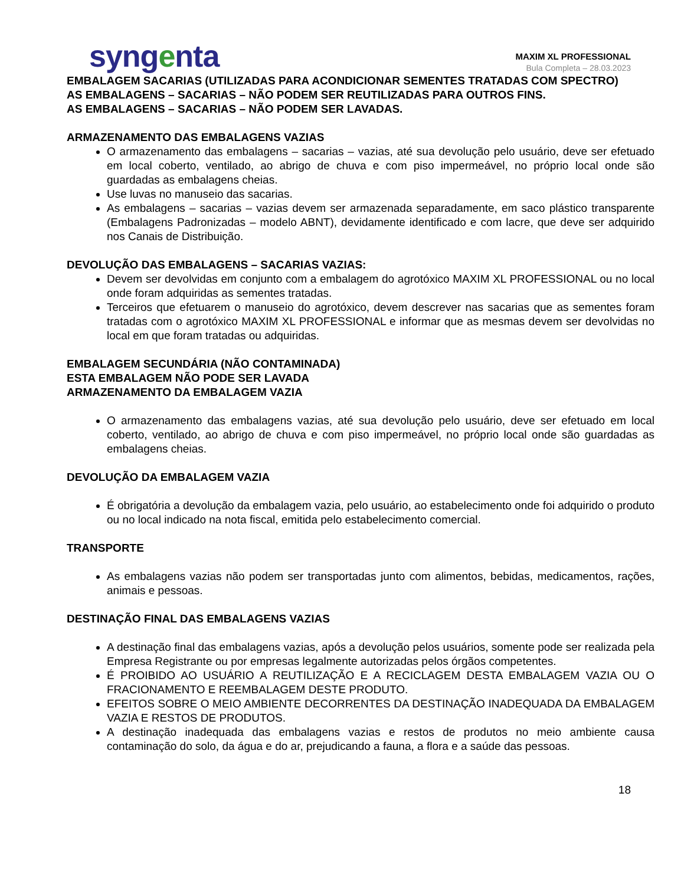syngenta
MAXIM XL PROFESSIONAL
Bula Completa – 28.03.2023
EMBALAGEM SACARIAS (UTILIZADAS PARA ACONDICIONAR SEMENTES TRATADAS COM SPECTRO)
AS EMBALAGENS – SACARIAS – NÃO PODEM SER REUTILIZADAS PARA OUTROS FINS.
AS EMBALAGENS – SACARIAS – NÃO PODEM SER LAVADAS.
ARMAZENAMENTO DAS EMBALAGENS VAZIAS
O armazenamento das embalagens – sacarias – vazias, até sua devolução pelo usuário, deve ser efetuado em local coberto, ventilado, ao abrigo de chuva e com piso impermeável, no próprio local onde são guardadas as embalagens cheias.
Use luvas no manuseio das sacarias.
As embalagens – sacarias – vazias devem ser armazenada separadamente, em saco plástico transparente (Embalagens Padronizadas – modelo ABNT), devidamente identificado e com lacre, que deve ser adquirido nos Canais de Distribuição.
DEVOLUÇÃO DAS EMBALAGENS – SACARIAS VAZIAS:
Devem ser devolvidas em conjunto com a embalagem do agrotóxico MAXIM XL PROFESSIONAL ou no local onde foram adquiridas as sementes tratadas.
Terceiros que efetuarem o manuseio do agrotóxico, devem descrever nas sacarias que as sementes foram tratadas com o agrotóxico MAXIM XL PROFESSIONAL e informar que as mesmas devem ser devolvidas no local em que foram tratadas ou adquiridas.
EMBALAGEM SECUNDÁRIA (NÃO CONTAMINADA)
ESTA EMBALAGEM NÃO PODE SER LAVADA
ARMAZENAMENTO DA EMBALAGEM VAZIA
O armazenamento das embalagens vazias, até sua devolução pelo usuário, deve ser efetuado em local coberto, ventilado, ao abrigo de chuva e com piso impermeável, no próprio local onde são guardadas as embalagens cheias.
DEVOLUÇÃO DA EMBALAGEM VAZIA
É obrigatória a devolução da embalagem vazia, pelo usuário, ao estabelecimento onde foi adquirido o produto ou no local indicado na nota fiscal, emitida pelo estabelecimento comercial.
TRANSPORTE
As embalagens vazias não podem ser transportadas junto com alimentos, bebidas, medicamentos, rações, animais e pessoas.
DESTINAÇÃO FINAL DAS EMBALAGENS VAZIAS
A destinação final das embalagens vazias, após a devolução pelos usuários, somente pode ser realizada pela Empresa Registrante ou por empresas legalmente autorizadas pelos órgãos competentes.
É PROIBIDO AO USUÁRIO A REUTILIZAÇÃO E A RECICLAGEM DESTA EMBALAGEM VAZIA OU O FRACIONAMENTO E REEMBALAGEM DESTE PRODUTO.
EFEITOS SOBRE O MEIO AMBIENTE DECORRENTES DA DESTINAÇÃO INADEQUADA DA EMBALAGEM VAZIA E RESTOS DE PRODUTOS.
A destinação inadequada das embalagens vazias e restos de produtos no meio ambiente causa contaminação do solo, da água e do ar, prejudicando a fauna, a flora e a saúde das pessoas.
18